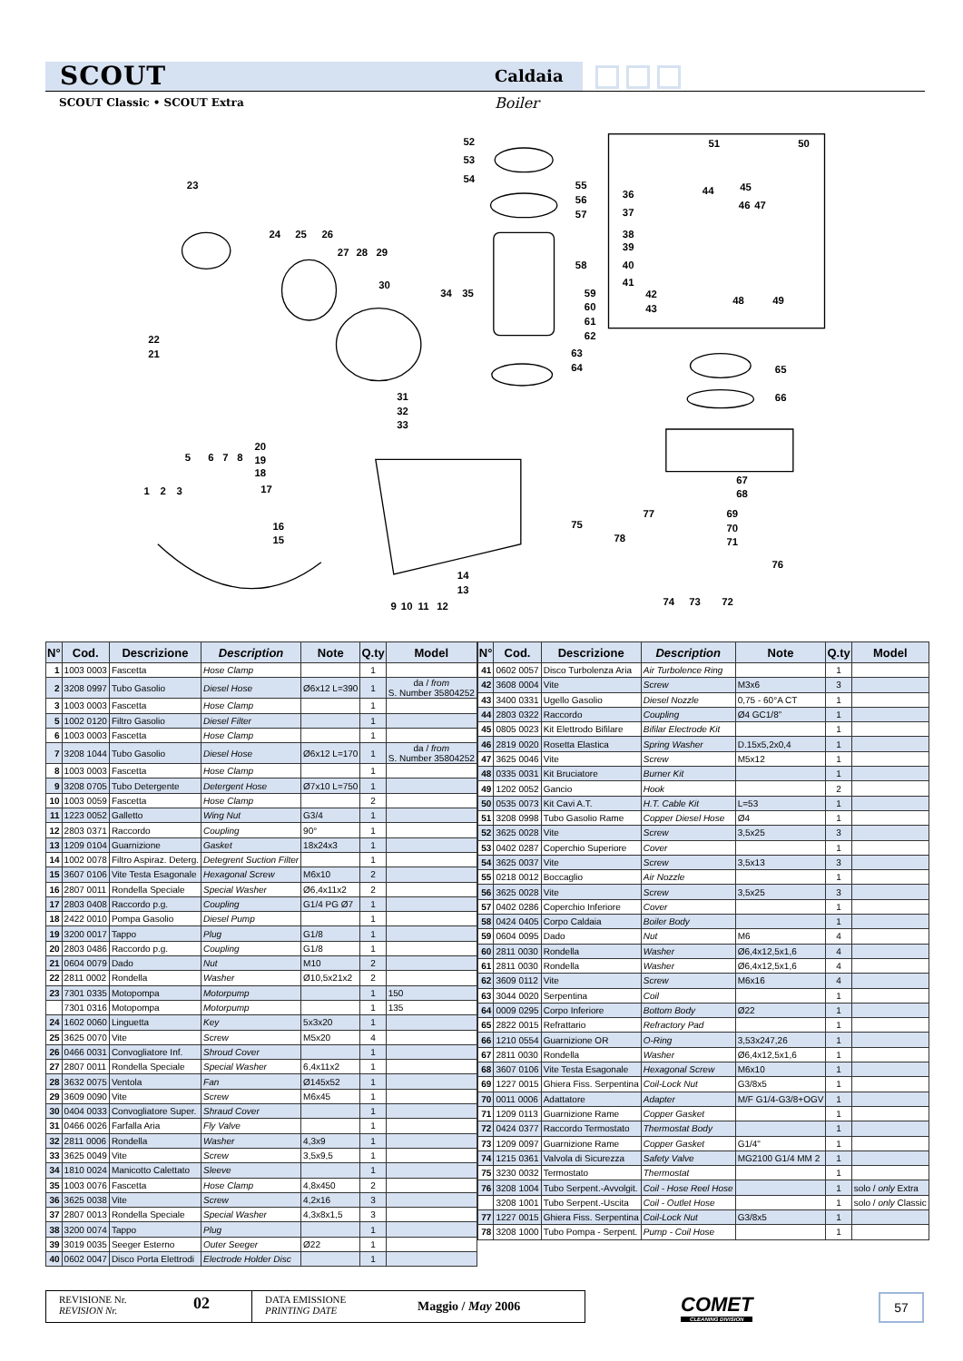SCOUT
Caldaia
SCOUT Classic • SCOUT Extra Boiler
52
53
54
51
50
23
24
25
26
27
28
29
30
55
56
57
58
36
37
44
45
46
47
38
39
40
41
42
43
48
49
34
35
59
60
61
62
22
21
63
64
65
66
31
32
33
20
19
18
17
5
6
7
8
1
2
3
16
15
67
68
69
70
71
77
75
78
76
14
13
9
10
11
12
74
73
72
| N° | Cod. | Descrizione | Description | Note | Q.ty | Model |
| --- | --- | --- | --- | --- | --- | --- |
| 1 | 1003 0003 | Fascetta | Hose Clamp | | 1 | |
| 2 | 3208 0997 | Tubo Gasolio | Diesel Hose | Ø6x12 L=390 | 1 | da / from S. Number 35804252 |
| 3 | 1003 0003 | Fascetta | Hose Clamp | | 1 | |
| 5 | 1002 0120 | Filtro Gasolio | Diesel Filter | | 1 | |
| 6 | 1003 0003 | Fascetta | Hose Clamp | | 1 | |
| 7 | 3208 1044 | Tubo Gasolio | Diesel Hose | Ø6x12 L=170 | 1 | da / from S. Number 35804252 |
| 8 | 1003 0003 | Fascetta | Hose Clamp | | 1 | |
| 9 | 3208 0705 | Tubo Detergente | Detergent Hose | Ø7x10 L=750 | 1 | |
| 10 | 1003 0059 | Fascetta | Hose Clamp | | 2 | |
| 11 | 1223 0052 | Galletto | Wing Nut | G3/4 | 1 | |
| 12 | 2803 0371 | Raccordo | Coupling | 90° | 1 | |
| 13 | 1209 0104 | Guarnizione | Gasket | 18x24x3 | 1 | |
| 14 | 1002 0078 | Filtro Aspiraz. Deterg. | Detegrent Suction Filter | | 1 | |
| 15 | 3607 0106 | Vite Testa Esagonale | Hexagonal Screw | M6x10 | 2 | |
| 16 | 2807 0011 | Rondella Speciale | Special Washer | Ø6,4x11x2 | 2 | |
| 17 | 2803 0408 | Raccordo p.g. | Coupling | G1/4 PG Ø7 | 1 | |
| 18 | 2422 0010 | Pompa Gasolio | Diesel Pump | | 1 | |
| 19 | 3200 0017 | Tappo | Plug | G1/8 | 1 | |
| 20 | 2803 0486 | Raccordo p.g. | Coupling | G1/8 | 1 | |
| 21 | 0604 0079 | Dado | Nut | M10 | 2 | |
| 22 | 2811 0002 | Rondella | Washer | Ø10,5x21x2 | 2 | |
| 23 | 7301 0335 | Motopompa | Motorpump | | 1 | 150 |
| | 7301 0316 | Motopompa | Motorpump | | 1 | 135 |
| 24 | 1602 0060 | Linguetta | Key | 5x3x20 | 1 | |
| 25 | 3625 0070 | Vite | Screw | M5x20 | 4 | |
| 26 | 0466 0031 | Convogliatore Inf. | Shroud Cover | | 1 | |
| 27 | 2807 0011 | Rondella Speciale | Special Washer | 6,4x11x2 | 1 | |
| 28 | 3632 0075 | Ventola | Fan | Ø145x52 | 1 | |
| 29 | 3609 0090 | Vite | Screw | M6x45 | 1 | |
| 30 | 0404 0033 | Convogliatore Super. | Shraud Cover | | 1 | |
| 31 | 0466 0026 | Farfalla Aria | Fly Valve | | 1 | |
| 32 | 2811 0006 | Rondella | Washer | 4,3x9 | 1 | |
| 33 | 3625 0049 | Vite | Screw | 3,5x9,5 | 1 | |
| 34 | 1810 0024 | Manicotto Calettato | Sleeve | | 1 | |
| 35 | 1003 0076 | Fascetta | Hose Clamp | 4,8x450 | 2 | |
| 36 | 3625 0038 | Vite | Screw | 4,2x16 | 3 | |
| 37 | 2807 0013 | Rondella Speciale | Special Washer | 4,3x8x1,5 | 3 | |
| 38 | 3200 0074 | Tappo | Plug | | 1 | |
| 39 | 3019 0035 | Seeger Esterno | Outer Seeger | Ø22 | 1 | |
| 40 | 0602 0047 | Disco Porta Elettrodi | Electrode Holder Disc | | 1 | |
| N° | Cod. | Descrizione | Description | Note | Q.ty | Model |
| --- | --- | --- | --- | --- | --- | --- |
| 41 | 0602 0057 | Disco Turbolenza Aria | Air Turbolence Ring | | 1 | |
| 42 | 3608 0004 | Vite | Screw | M3x6 | 3 | |
| 43 | 3400 0331 | Ugello Gasolio | Diesel Nozzle | 0,75 - 60°A CT | 1 | |
| 44 | 2803 0322 | Raccordo | Coupling | Ø4 GC1/8” | 1 | |
| 45 | 0805 0023 | Kit Elettrodo Bifilare | Bifilar Electrode Kit | | 1 | |
| 46 | 2819 0020 | Rosetta Elastica | Spring Washer | D.15x5,2x0,4 | 1 | |
| 47 | 3625 0046 | Vite | Screw | M5x12 | 1 | |
| 48 | 0335 0031 | Kit Bruciatore | Burner Kit | | 1 | |
| 49 | 1202 0052 | Gancio | Hook | | 2 | |
| 50 | 0535 0073 | Kit Cavi A.T. | H.T. Cable Kit | L=53 | 1 | |
| 51 | 3208 0998 | Tubo Gasolio Rame | Copper Diesel Hose | Ø4 | 1 | |
| 52 | 3625 0028 | Vite | Screw | 3,5x25 | 3 | |
| 53 | 0402 0287 | Coperchio Superiore | Cover | | 1 | |
| 54 | 3625 0037 | Vite | Screw | 3,5x13 | 3 | |
| 55 | 0218 0012 | Boccaglio | Air Nozzle | | 1 | |
| 56 | 3625 0028 | Vite | Screw | 3,5x25 | 3 | |
| 57 | 0402 0286 | Coperchio Inferiore | Cover | | 1 | |
| 58 | 0424 0405 | Corpo Caldaia | Boiler Body | | 1 | |
| 59 | 0604 0095 | Dado | Nut | M6 | 4 | |
| 60 | 2811 0030 | Rondella | Washer | Ø6,4x12,5x1,6 | 4 | |
| 61 | 2811 0030 | Rondella | Washer | Ø6,4x12,5x1,6 | 4 | |
| 62 | 3609 0112 | Vite | Screw | M6x16 | 4 | |
| 63 | 3044 0020 | Serpentina | Coil | | 1 | |
| 64 | 0009 0295 | Corpo Inferiore | Bottom Body | Ø22 | 1 | |
| 65 | 2822 0015 | Refrattario | Refractory Pad | | 1 | |
| 66 | 1210 0554 | Guarnizione OR | O-Ring | 3,53x247,26 | 1 | |
| 67 | 2811 0030 | Rondella | Washer | Ø6,4x12,5x1,6 | 1 | |
| 68 | 3607 0106 | Vite Testa Esagonale | Hexagonal Screw | M6x10 | 1 | |
| 69 | 1227 0015 | Ghiera Fiss. Serpentina | Coil-Lock Nut | G3/8x5 | 1 | |
| 70 | 0011 0006 | Adattatore | Adapter | M/F G1/4-G3/8+OGV | 1 | |
| 71 | 1209 0113 | Guarnizione Rame | Copper Gasket | | 1 | |
| 72 | 0424 0377 | Raccordo Termostato | Thermostat Body | | 1 | |
| 73 | 1209 0097 | Guarnizione Rame | Copper Gasket | G1/4" | 1 | |
| 74 | 1215 0361 | Valvola di Sicurezza | Safety Valve | MG2100 G1/4 MM 2 | 1 | |
| 75 | 3230 0032 | Termostato | Thermostat | | 1 | |
| 76 | 3208 1004 | Tubo Serpent.-Avvolgit. | Coil - Hose Reel Hose | | 1 | solo / only Extra |
| | 3208 1001 | Tubo Serpent.-Uscita | Coil - Outlet Hose | | 1 | solo / only Classic |
| 77 | 1227 0015 | Ghiera Fiss. Serpentina | Coil-Lock Nut | G3/8x5 | 1 | |
| 78 | 3208 1000 | Tubo Pompa - Serpent. | Pump - Coil Hose | | 1 | |
REVISIONE Nr.
REVISION Nr.
02
DATA EMISSIONE
PRINTING DATE
Maggio / May 2006
COMET
CLEANING DIVISION
57